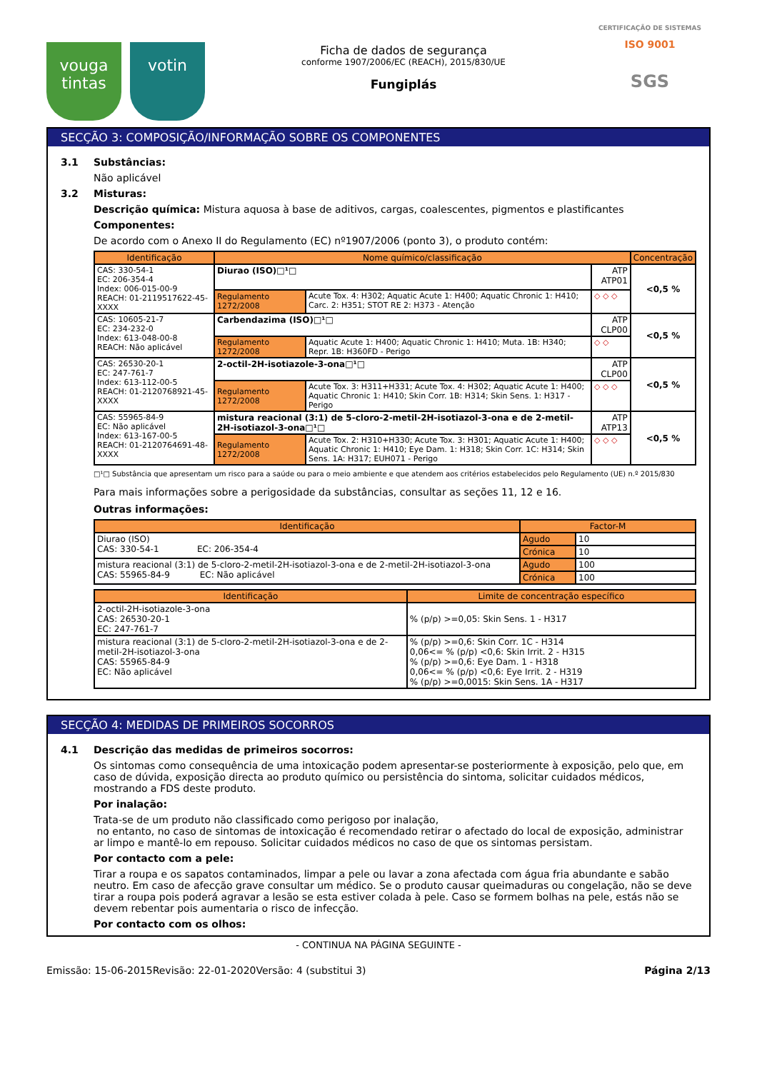vouga tintas
votin
Ficha de dados de segurança
conforme 1907/2006/EC (REACH), 2015/830/UE
Fungiplás
CERTIFICAÇÃO DE SISTEMAS
ISO 9001
SGS
SECÇÃO 3: COMPOSIÇÃO/INFORMAÇÃO SOBRE OS COMPONENTES
3.1 Substâncias:
Não aplicável
3.2 Misturas:
Descrição química: Mistura aquosa à base de aditivos, cargas, coalescentes, pigmentos e plastificantes
Componentes:
De acordo com o Anexo II do Regulamento (EC) nº1907/2006 (ponto 3), o produto contém:
| Identificação | Nome químico/classificação | | | Concentração |
| --- | --- | --- | --- | --- |
| CAS: 330-54-1 EC: 206-354-4 Index: 006-015-00-9 REACH: 01-2119517622-45-XXXX | Diurao (ISO)□¹□ | | ATP ATP01 | <0,5 % |
| | Regulamento 1272/2008 | Acute Tox. 4: H302; Aquatic Acute 1: H400; Aquatic Chronic 1: H410; Carc. 2: H351; STOT RE 2: H373 - Atenção | ◇ ◇ ◇ | |
| CAS: 10605-21-7 EC: 234-232-0 Index: 613-048-00-8 REACH: Não aplicável | Carbendazima (ISO)□¹□ | | ATP CLP00 | <0,5 % |
| | Regulamento 1272/2008 | Aquatic Acute 1: H400; Aquatic Chronic 1: H410; Muta. 1B: H340; Repr. 1B: H360FD - Perigo | ◇ ◇ | |
| CAS: 26530-20-1 EC: 247-761-7 Index: 613-112-00-5 REACH: 01-2120768921-45-XXXX | 2-octil-2H-isotiazole-3-ona□¹□ | | ATP CLP00 | <0,5 % |
| | Regulamento 1272/2008 | Acute Tox. 3: H311+H331; Acute Tox. 4: H302; Aquatic Acute 1: H400; Aquatic Chronic 1: H410; Skin Corr. 1B: H314; Skin Sens. 1: H317 - Perigo | ◇ ◇ ◇ | |
| CAS: 55965-84-9 EC: Não aplicável Index: 613-167-00-5 REACH: 01-2120764691-48-XXXX | mistura reacional (3:1) de 5-cloro-2-metil-2H-isotiazol-3-ona e de 2-metil-2H-isotiazol-3-ona□¹□ | | ATP ATP13 | <0,5 % |
| | Regulamento 1272/2008 | Acute Tox. 2: H310+H330; Acute Tox. 3: H301; Aquatic Acute 1: H400; Aquatic Chronic 1: H410; Eye Dam. 1: H318; Skin Corr. 1C: H314; Skin Sens. 1A: H317; EUH071 - Perigo | ◇ ◇ ◇ | |
□¹□ Substância que apresentam um risco para a saúde ou para o meio ambiente e que atendem aos critérios estabelecidos pelo Regulamento (UE) n.º 2015/830
Para mais informações sobre a perigosidade da substâncias, consultar as seções 11, 12 e 16.
Outras informações:
| Identificação | Factor-M | |
| --- | --- | --- |
| Diurao (ISO) CAS: 330-54-1 EC: 206-354-4 | Agudo | 10 |
| | Crónica | 10 |
| mistura reacional (3:1) de 5-cloro-2-metil-2H-isotiazol-3-ona e de 2-metil-2H-isotiazol-3-ona CAS: 55965-84-9 EC: Não aplicável | Agudo | 100 |
| | Crónica | 100 |
| Identificação | Limite de concentração específico |
| --- | --- |
| 2-octil-2H-isotiazole-3-ona CAS: 26530-20-1 EC: 247-761-7 | % (p/p) >=0,05: Skin Sens. 1 - H317 |
| mistura reacional (3:1) de 5-cloro-2-metil-2H-isotiazol-3-ona e de 2-metil-2H-isotiazol-3-ona CAS: 55965-84-9 EC: Não aplicável | % (p/p) >=0,6: Skin Corr. 1C - H314 0,06<= % (p/p) <0,6: Skin Irrit. 2 - H315 % (p/p) >=0,6: Eye Dam. 1 - H318 0,06<= % (p/p) <0,6: Eye Irrit. 2 - H319 % (p/p) >=0,0015: Skin Sens. 1A - H317 |
SECÇÃO 4: MEDIDAS DE PRIMEIROS SOCORROS
4.1 Descrição das medidas de primeiros socorros:
Os sintomas como consequência de uma intoxicação podem apresentar-se posteriormente à exposição, pelo que, em caso de dúvida, exposição directa ao produto químico ou persistência do sintoma, solicitar cuidados médicos, mostrando a FDS deste produto.
Por inalação:
Trata-se de um produto não classificado como perigoso por inalação,
no entanto, no caso de sintomas de intoxicação é recomendado retirar o afectado do local de exposição, administrar ar limpo e mantê-lo em repouso. Solicitar cuidados médicos no caso de que os sintomas persistam.
Por contacto com a pele:
Tirar a roupa e os sapatos contaminados, limpar a pele ou lavar a zona afectada com água fria abundante e sabão neutro. Em caso de afecção grave consultar um médico. Se o produto causar queimaduras ou congelação, não se deve tirar a roupa pois poderá agravar a lesão se esta estiver colada à pele. Caso se formem bolhas na pele, estás não se devem rebentar pois aumentaria o risco de infecção.
Por contacto com os olhos:
- CONTINUA NA PÁGINA SEGUINTE -
Emissão: 15-06-2015 Revisão: 22-01-2020 Versão: 4 (substitui 3) Página 2/13